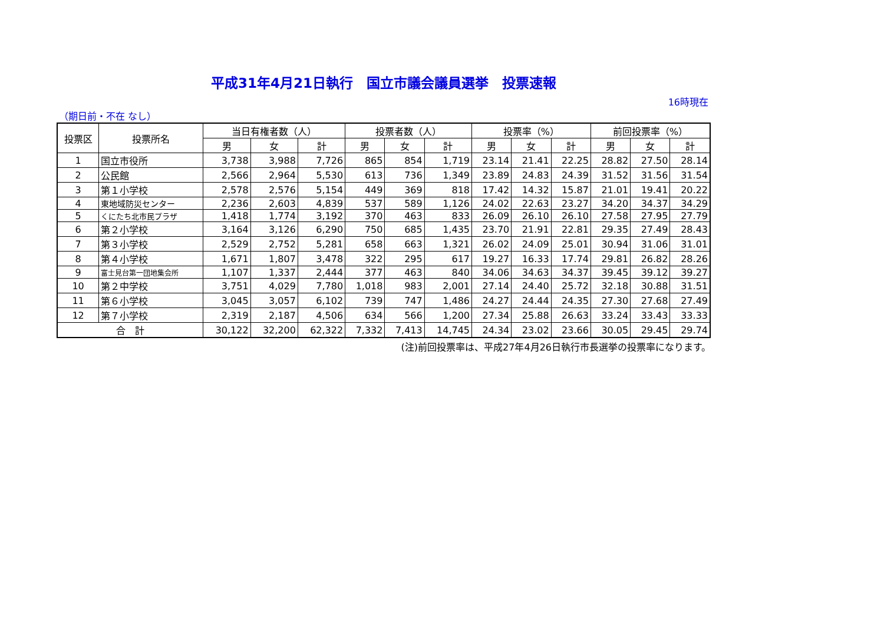平成31年4月21日執行　国立市議会議員選挙　投票速報
16時現在
（期日前・不在 なし）
| 投票区 | 投票所名 | 当日有権者数（人） | | | 投票者数（人） | | | 投票率（%） | | | 前回投票率（%） | | |
| --- | --- | --- | --- | --- | --- | --- | --- | --- | --- | --- | --- | --- | --- |
| | | 男 | 女 | 計 | 男 | 女 | 計 | 男 | 女 | 計 | 男 | 女 | 計 |
| 1 | 国立市役所 | 3,738 | 3,988 | 7,726 | 865 | 854 | 1,719 | 23.14 | 21.41 | 22.25 | 28.82 | 27.50 | 28.14 |
| 2 | 公民館 | 2,566 | 2,964 | 5,530 | 613 | 736 | 1,349 | 23.89 | 24.83 | 24.39 | 31.52 | 31.56 | 31.54 |
| 3 | 第１小学校 | 2,578 | 2,576 | 5,154 | 449 | 369 | 818 | 17.42 | 14.32 | 15.87 | 21.01 | 19.41 | 20.22 |
| 4 | 東地域防災センター | 2,236 | 2,603 | 4,839 | 537 | 589 | 1,126 | 24.02 | 22.63 | 23.27 | 34.20 | 34.37 | 34.29 |
| 5 | くにたち北市民プラザ | 1,418 | 1,774 | 3,192 | 370 | 463 | 833 | 26.09 | 26.10 | 26.10 | 27.58 | 27.95 | 27.79 |
| 6 | 第２小学校 | 3,164 | 3,126 | 6,290 | 750 | 685 | 1,435 | 23.70 | 21.91 | 22.81 | 29.35 | 27.49 | 28.43 |
| 7 | 第３小学校 | 2,529 | 2,752 | 5,281 | 658 | 663 | 1,321 | 26.02 | 24.09 | 25.01 | 30.94 | 31.06 | 31.01 |
| 8 | 第４小学校 | 1,671 | 1,807 | 3,478 | 322 | 295 | 617 | 19.27 | 16.33 | 17.74 | 29.81 | 26.82 | 28.26 |
| 9 | 富士見台第一団地集会所 | 1,107 | 1,337 | 2,444 | 377 | 463 | 840 | 34.06 | 34.63 | 34.37 | 39.45 | 39.12 | 39.27 |
| 10 | 第２中学校 | 3,751 | 4,029 | 7,780 | 1,018 | 983 | 2,001 | 27.14 | 24.40 | 25.72 | 32.18 | 30.88 | 31.51 |
| 11 | 第６小学校 | 3,045 | 3,057 | 6,102 | 739 | 747 | 1,486 | 24.27 | 24.44 | 24.35 | 27.30 | 27.68 | 27.49 |
| 12 | 第７小学校 | 2,319 | 2,187 | 4,506 | 634 | 566 | 1,200 | 27.34 | 25.88 | 26.63 | 33.24 | 33.43 | 33.33 |
| 合 計 | | 30,122 | 32,200 | 62,322 | 7,332 | 7,413 | 14,745 | 24.34 | 23.02 | 23.66 | 30.05 | 29.45 | 29.74 |
(注)前回投票率は、平成27年4月26日執行市長選挙の投票率になります。